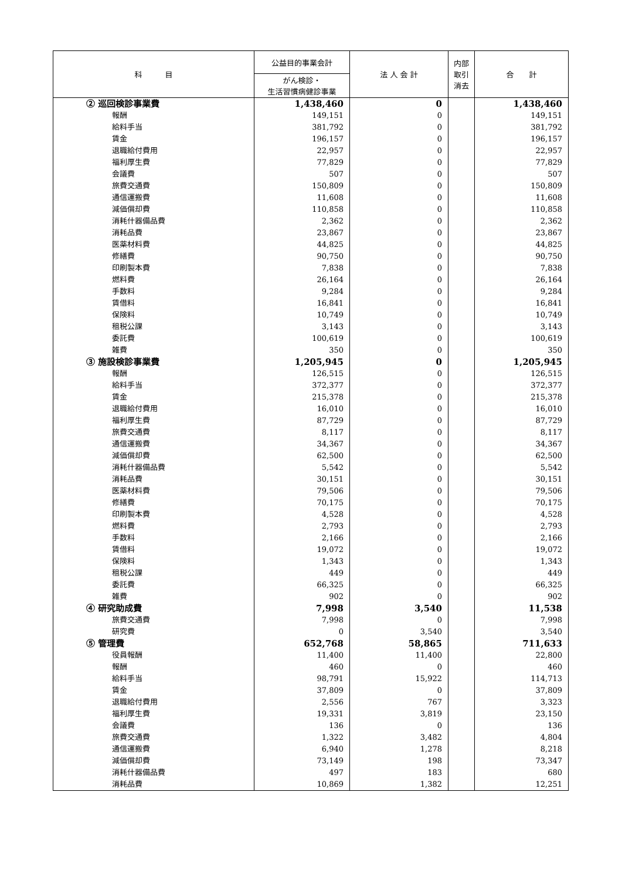| 科 目 | 公益目的事業会計 | 法 人 会 計 | 内部 取引 消去 | 合 計 |
| --- | --- | --- | --- | --- |
| | がん検診・ 生活習慣病健診事業 | | | |
| ② 巡回検診事業費 | 1,438,460 | 0 | | 1,438,460 |
| 報酬 | 149,151 | 0 | | 149,151 |
| 給料手当 | 381,792 | 0 | | 381,792 |
| 賃金 | 196,157 | 0 | | 196,157 |
| 退職給付費用 | 22,957 | 0 | | 22,957 |
| 福利厚生費 | 77,829 | 0 | | 77,829 |
| 会議費 | 507 | 0 | | 507 |
| 旅費交通費 | 150,809 | 0 | | 150,809 |
| 通信運搬費 | 11,608 | 0 | | 11,608 |
| 減価償却費 | 110,858 | 0 | | 110,858 |
| 消耗什器備品費 | 2,362 | 0 | | 2,362 |
| 消耗品費 | 23,867 | 0 | | 23,867 |
| 医薬材料費 | 44,825 | 0 | | 44,825 |
| 修繕費 | 90,750 | 0 | | 90,750 |
| 印刷製本費 | 7,838 | 0 | | 7,838 |
| 燃料費 | 26,164 | 0 | | 26,164 |
| 手数料 | 9,284 | 0 | | 9,284 |
| 賃借料 | 16,841 | 0 | | 16,841 |
| 保険料 | 10,749 | 0 | | 10,749 |
| 租税公課 | 3,143 | 0 | | 3,143 |
| 委託費 | 100,619 | 0 | | 100,619 |
| 雑費 | 350 | 0 | | 350 |
| ③ 施設検診事業費 | 1,205,945 | 0 | | 1,205,945 |
| 報酬 | 126,515 | 0 | | 126,515 |
| 給料手当 | 372,377 | 0 | | 372,377 |
| 賃金 | 215,378 | 0 | | 215,378 |
| 退職給付費用 | 16,010 | 0 | | 16,010 |
| 福利厚生費 | 87,729 | 0 | | 87,729 |
| 旅費交通費 | 8,117 | 0 | | 8,117 |
| 通信運搬費 | 34,367 | 0 | | 34,367 |
| 減価償却費 | 62,500 | 0 | | 62,500 |
| 消耗什器備品費 | 5,542 | 0 | | 5,542 |
| 消耗品費 | 30,151 | 0 | | 30,151 |
| 医薬材料費 | 79,506 | 0 | | 79,506 |
| 修繕費 | 70,175 | 0 | | 70,175 |
| 印刷製本費 | 4,528 | 0 | | 4,528 |
| 燃料費 | 2,793 | 0 | | 2,793 |
| 手数料 | 2,166 | 0 | | 2,166 |
| 賃借料 | 19,072 | 0 | | 19,072 |
| 保険料 | 1,343 | 0 | | 1,343 |
| 租税公課 | 449 | 0 | | 449 |
| 委託費 | 66,325 | 0 | | 66,325 |
| 雑費 | 902 | 0 | | 902 |
| ④ 研究助成費 | 7,998 | 3,540 | | 11,538 |
| 旅費交通費 | 7,998 | 0 | | 7,998 |
| 研究費 | 0 | 3,540 | | 3,540 |
| ⑤ 管理費 | 652,768 | 58,865 | | 711,633 |
| 役員報酬 | 11,400 | 11,400 | | 22,800 |
| 報酬 | 460 | 0 | | 460 |
| 給料手当 | 98,791 | 15,922 | | 114,713 |
| 賃金 | 37,809 | 0 | | 37,809 |
| 退職給付費用 | 2,556 | 767 | | 3,323 |
| 福利厚生費 | 19,331 | 3,819 | | 23,150 |
| 会議費 | 136 | 0 | | 136 |
| 旅費交通費 | 1,322 | 3,482 | | 4,804 |
| 通信運搬費 | 6,940 | 1,278 | | 8,218 |
| 減価償却費 | 73,149 | 198 | | 73,347 |
| 消耗什器備品費 | 497 | 183 | | 680 |
| 消耗品費 | 10,869 | 1,382 | | 12,251 |